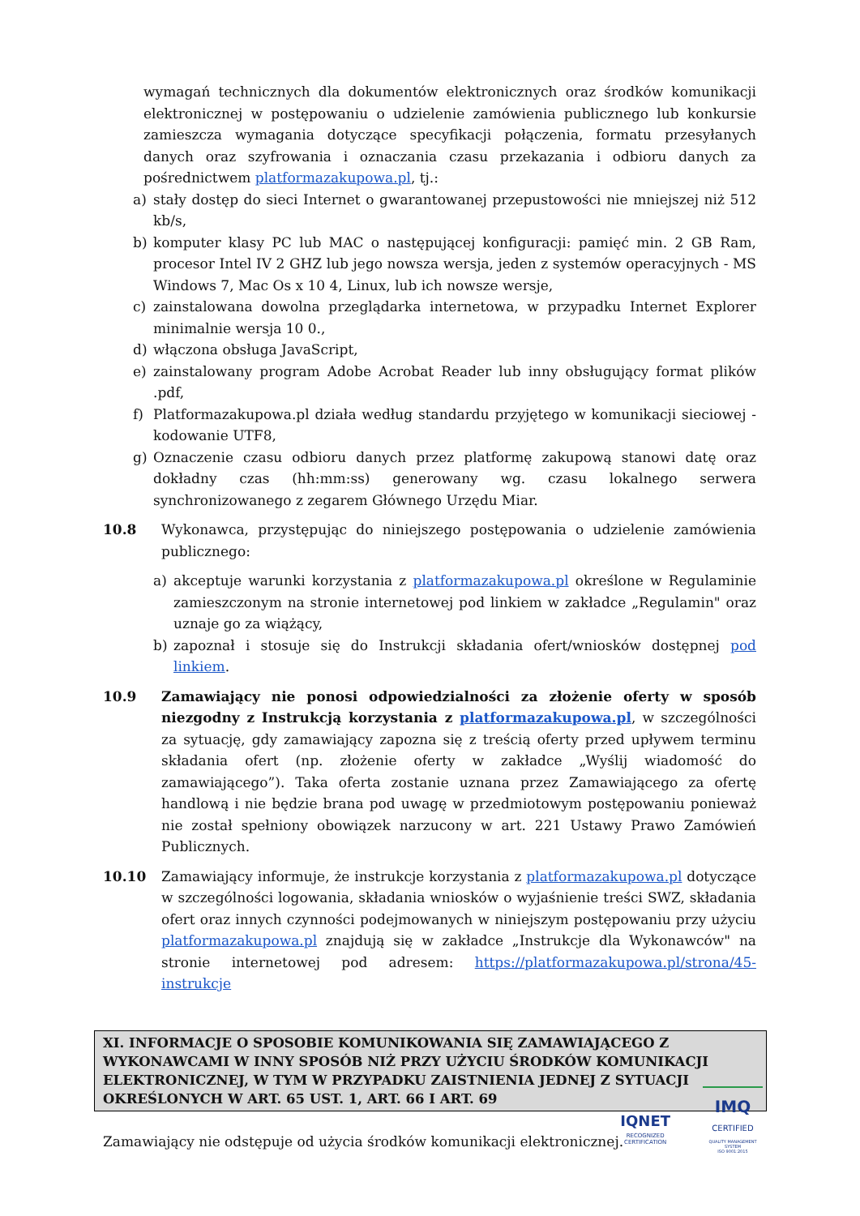wymagań technicznych dla dokumentów elektronicznych oraz środków komunikacji elektronicznej w postępowaniu o udzielenie zamówienia publicznego lub konkursie zamieszcza wymagania dotyczące specyfikacji połączenia, formatu przesyłanych danych oraz szyfrowania i oznaczania czasu przekazania i odbioru danych za pośrednictwem platformazakupowa.pl, tj.:
a) stały dostęp do sieci Internet o gwarantowanej przepustowości nie mniejszej niż 512 kb/s,
b) komputer klasy PC lub MAC o następującej konfiguracji: pamięć min. 2 GB Ram, procesor Intel IV 2 GHZ lub jego nowsza wersja, jeden z systemów operacyjnych - MS Windows 7, Mac Os x 10 4, Linux, lub ich nowsze wersje,
c) zainstalowana dowolna przeglądarka internetowa, w przypadku Internet Explorer minimalnie wersja 10 0.,
d) włączona obsługa JavaScript,
e) zainstalowany program Adobe Acrobat Reader lub inny obsługujący format plików .pdf,
f) Platformazakupowa.pl działa według standardu przyjętego w komunikacji sieciowej - kodowanie UTF8,
g) Oznaczenie czasu odbioru danych przez platformę zakupową stanowi datę oraz dokładny czas (hh:mm:ss) generowany wg. czasu lokalnego serwera synchronizowanego z zegarem Głównego Urzędu Miar.
10.8 Wykonawca, przystępując do niniejszego postępowania o udzielenie zamówienia publicznego:
a) akceptuje warunki korzystania z platformazakupowa.pl określone w Regulaminie zamieszczonym na stronie internetowej pod linkiem w zakładce „Regulamin" oraz uznaje go za wiążący,
b) zapoznał i stosuje się do Instrukcji składania ofert/wniosków dostępnej pod linkiem.
10.9 Zamawiający nie ponosi odpowiedzialności za złożenie oferty w sposób niezgodny z Instrukcją korzystania z platformazakupowa.pl, w szczególności za sytuację, gdy zamawiający zapozna się z treścią oferty przed upływem terminu składania ofert (np. złożenie oferty w zakładce „Wyślij wiadomość do zamawiającego”). Taka oferta zostanie uznana przez Zamawiającego za ofertę handlową i nie będzie brana pod uwagę w przedmiotowym postępowaniu ponieważ nie został spełniony obowiązek narzucony w art. 221 Ustawy Prawo Zamówień Publicznych.
10.10 Zamawiający informuje, że instrukcje korzystania z platformazakupowa.pl dotyczące w szczególności logowania, składania wniosków o wyjaśnienie treści SWZ, składania ofert oraz innych czynności podejmowanych w niniejszym postępowaniu przy użyciu platformazakupowa.pl znajdują się w zakładce „Instrukcje dla Wykonawców" na stronie internetowej pod adresem: https://platformazakupowa.pl/strona/45-instrukcje
XI. INFORMACJE O SPOSOBIE KOMUNIKOWANIA SIĘ ZAMAWIAJĄCEGO Z WYKONAWCAMI W INNY SPOSÓB NIŻ PRZY UŻYCIU ŚRODKÓW KOMUNIKACJI ELEKTRONICZNEJ, W TYM W PRZYPADKU ZAISTNIENIA JEDNEJ Z SYTUACJI OKREŚLONYCH W ART. 65 UST. 1, ART. 66 I ART. 69
Zamawiający nie odstępuje od użycia środków komunikacji elektronicznej.
IQNET
RECOGNIZED
CERTIFICATION
IMQ
CERTIFIED
QUALITY MANAGEMENT SYSTEM
ISO 9001:2015